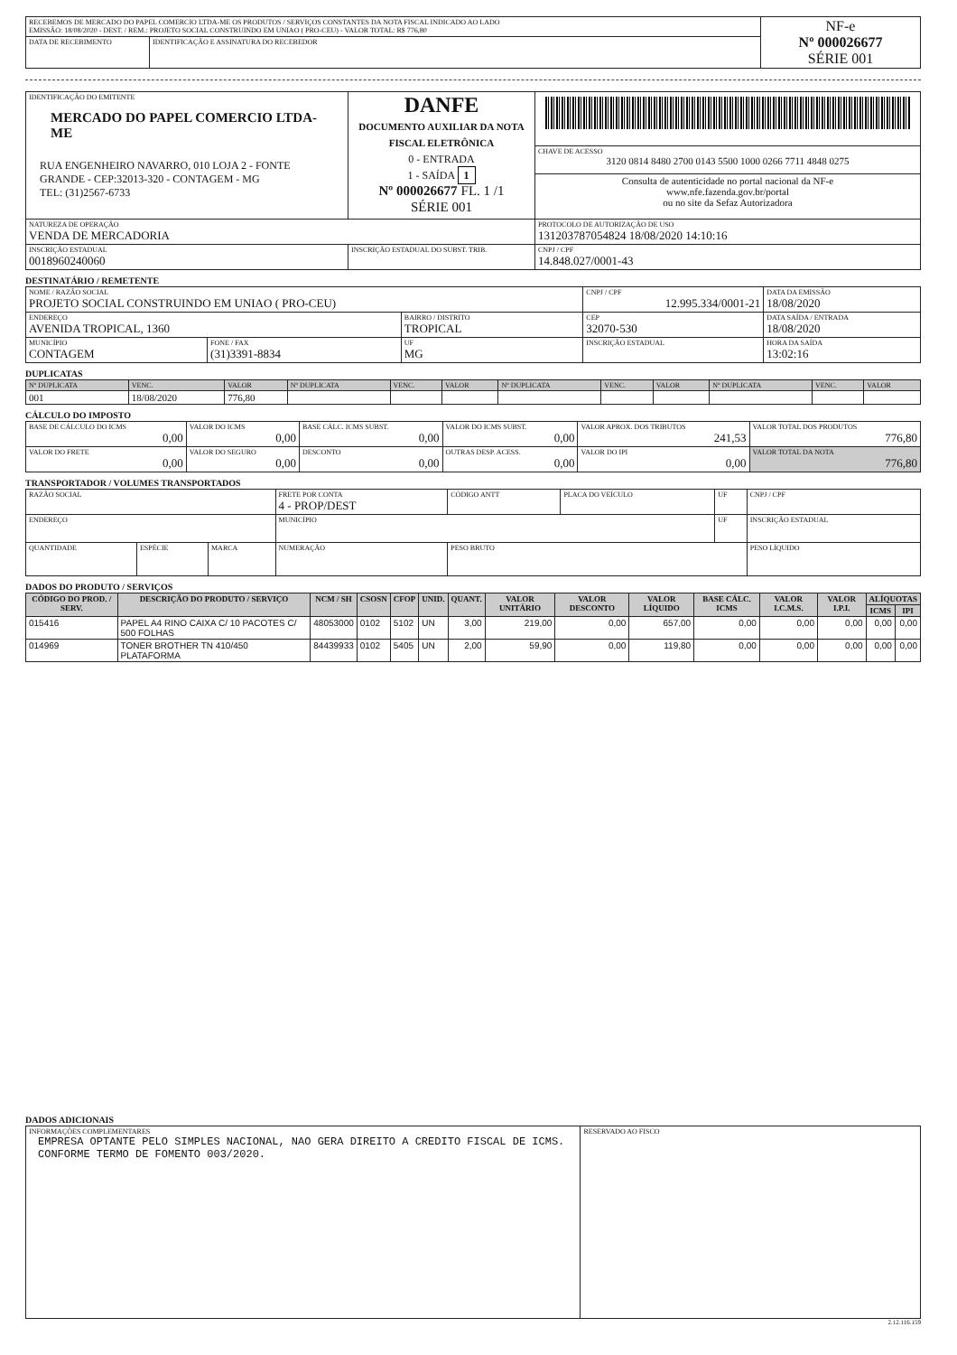| RECEBEMOS DE MERCADO DO PAPEL COMERCIO LTDA-ME OS PRODUTOS / SERVIÇOS CONSTANTES DA NOTA FISCAL INDICADO AO LADO EMISSÃO: 18/08/2020 - DEST. / REM.: PROJETO SOCIAL CONSTRUINDO EM UNIAO ( PRO-CEU) - VALOR TOTAL: R$ 776,80 | | NF-e Nº 000026677 SÉRIE 001 |
| DATA DE RECEBIMENTO | IDENTIFICAÇÃO E ASSINATURA DO RECEBEDOR | |
| IDENTIFICAÇÃO DO EMITENTE MERCADO DO PAPEL COMERCIO LTDA-ME RUA ENGENHEIRO NAVARRO, 010 LOJA 2 - FONTE GRANDE - CEP:32013-320 - CONTAGEM - MG TEL: (31)2567-6733 | DANFE DOCUMENTO AUXILIAR DA NOTA FISCAL ELETRÔNICA 0 - ENTRADA 1 - SAÍDA 1 Nº 000026677 FL. 1 /1 SÉRIE 001 | |
| | | CHAVE DE ACESSO 3120 0814 8480 2700 0143 5500 1000 0266 7711 4848 0275 |
| | | Consulta de autenticidade no portal nacional da NF-e www.nfe.fazenda.gov.br/portal ou no site da Sefaz Autorizadora |
| NATUREZA DE OPERAÇÃO VENDA DE MERCADORIA | | PROTOCOLO DE AUTORIZAÇÃO DE USO 131203787054824 18/08/2020 14:10:16 |
| INSCRIÇÃO ESTADUAL 0018960240060 | INSCRIÇÃO ESTADUAL DO SUBST. TRIB. | CNPJ / CPF 14.848.027/0001-43 |
DESTINATÁRIO / REMETENTE
| NOME / RAZÃO SOCIAL PROJETO SOCIAL CONSTRUINDO EM UNIAO ( PRO-CEU) | | | CNPJ / CPF 12.995.334/0001-21 | | DATA DA EMISSÃO 18/08/2020 |
| ENDEREÇO AVENIDA TROPICAL, 1360 | | BAIRRO / DISTRITO TROPICAL | | CEP 32070-530 | DATA SAÍDA / ENTRADA 18/08/2020 |
| MUNICÍPIO CONTAGEM | FONE / FAX (31)3391-8834 | UF MG | INSCRIÇÃO ESTADUAL | | HORA DA SAÍDA 13:02:16 |
DUPLICATAS
| Nº DUPLICATA | VENC. | VALOR | Nº DUPLICATA | VENC. | VALOR | Nº DUPLICATA | VENC. | VALOR | Nº DUPLICATA | VENC. | VALOR |
| 001 | 18/08/2020 | 776,80 | | | | | | | | | |
CÁLCULO DO IMPOSTO
| BASE DE CÁLCULO DO ICMS 0,00 | VALOR DO ICMS 0,00 | BASE CÁLC. ICMS SUBST. 0,00 | VALOR DO ICMS SUBST. 0,00 | VALOR APROX. DOS TRIBUTOS 241,53 | VALOR TOTAL DOS PRODUTOS 776,80 |
| VALOR DO FRETE 0,00 | VALOR DO SEGURO 0,00 | DESCONTO 0,00 | OUTRAS DESP. ACESS. 0,00 | VALOR DO IPI 0,00 | VALOR TOTAL DA NOTA 776,80 |
TRANSPORTADOR / VOLUMES TRANSPORTADOS
| RAZÃO SOCIAL | | | FRETE POR CONTA 4 - PROP/DEST | CÓDIGO ANTT | PLACA DO VEÍCULO | UF | CNPJ / CPF |
| ENDEREÇO | | | MUNICÍPIO | | | UF | INSCRIÇÃO ESTADUAL |
| QUANTIDADE | ESPÉCIE | MARCA | NUMERAÇÃO | PESO BRUTO | | | PESO LÍQUIDO |
DADOS DO PRODUTO / SERVIÇOS
| CÓDIGO DO PROD. / SERV. | DESCRIÇÃO DO PRODUTO / SERVIÇO | NCM / SH | CSOSN | CFOP | UNID. | QUANT. | VALOR UNITÁRIO | VALOR DESCONTO | VALOR LÍQUIDO | BASE CÁLC. ICMS | VALOR I.C.M.S. | VALOR I.P.I. | ALÍQUOTAS | |
| --- | --- | --- | --- | --- | --- | --- | --- | --- | --- | --- | --- | --- | --- | --- |
| | | | | | | | | | | | | | ICMS | IPI |
| 015416 | PAPEL A4 RINO CAIXA C/ 10 PACOTES C/ 500 FOLHAS | 48053000 | 0102 | 5102 | UN | 3,00 | 219,00 | 0,00 | 657,00 | 0,00 | 0,00 | 0,00 | 0,00 | 0,00 |
| 014969 | TONER BROTHER TN 410/450 PLATAFORMA | 84439933 | 0102 | 5405 | UN | 2,00 | 59,90 | 0,00 | 119,80 | 0,00 | 0,00 | 0,00 | 0,00 | 0,00 |
DADOS ADICIONAIS
| INFORMAÇÕES COMPLEMENTARES EMPRESA OPTANTE PELO SIMPLES NACIONAL, NAO GERA DIREITO A CREDITO FISCAL DE ICMS. CONFORME TERMO DE FOMENTO 003/2020. | RESERVADO AO FISCO |
2.12.116.159